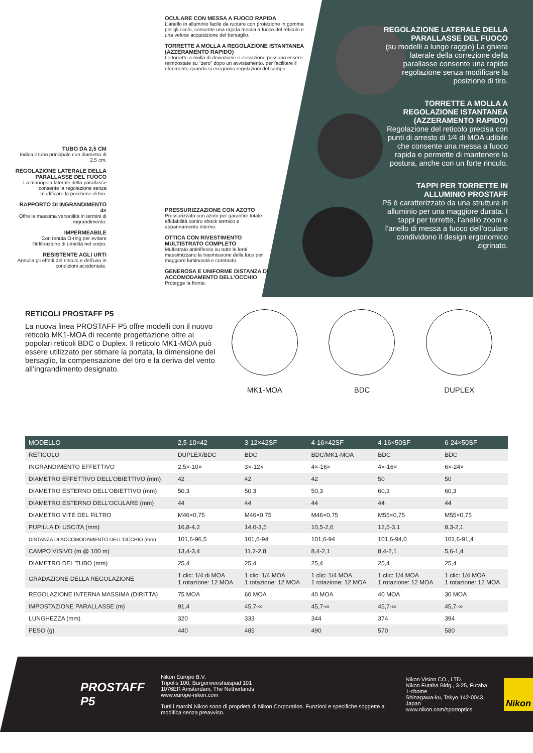OCULARE CON MESSA A FUOCO RAPIDA
L’anello in alluminio facile da ruotare con protezione in gomma per gli occhi, consente una rapida messa a fuoco del reticolo e una veloce acquisizione del bersaglio.
TORRETTE A MOLLA A REGOLAZIONE ISTANTANEA (AZZERAMENTO RAPIDO)
Le torrette a molla di deviazione e elevazione possono essere reimpostate su “zero” dopo un avvistamento, per facilitare il riferimento quando si eseguono regolazioni del campo.
TUBO DA 2,5 CM
Indica il tubo principale con diametro di 2,5 cm.
REGOLAZIONE LATERALE DELLA PARALLASSE DEL FUOCO
La manopola laterale della parallasse consente la regolazione senza modificare la posizione di tiro.
RAPPORTO DI INGRANDIMENTO 4×
Offre la massima versatilità in termini di ingrandimento.
IMPERMEABILE
Con tenuta O-ring per evitare l’infiltrazione di umidità nel corpo.
RESISTENTE AGLI URTI
Annulla gli effetti del rinculo e dell’uso in condizioni accidentate.
PRESSURIZZAZIONE CON AZOTO
Pressurizzato con azoto per garantire totale affidabilità contro shock termico e appannamento interno.
OTTICA CON RIVESTIMENTO MULTISTRATO COMPLETO
Multistrato antiriflesso su tutte le lenti massimizzano la trasmissione della luce per maggiore luminosità e contrasto.
GENEROSA E UNIFORME DISTANZA DI ACCOMODAMENTO DELL’OCCHIO
Protegge la fronte.
REGOLAZIONE LATERALE DELLA PARALLASSE DEL FUOCO
(su modelli a lungo raggio) La ghiera laterale della correzione della parallasse consente una rapida regolazione senza modificare la posizione di tiro.
TORRETTE A MOLLA A REGOLAZIONE ISTANTANEA (AZZERAMENTO RAPIDO)
Regolazione del reticolo precisa con punti di arresto di 1⁄4 di MOA udibile che consente una messa a fuoco rapida e permette di mantenere la postura, anche con un forte rinculo.
TAPPI PER TORRETTE IN ALLUMINIO PROSTAFF
P5 è caratterizzato da una struttura in alluminio per una maggiore durata. I tappi per torrette, l’anello zoom e l’anello di messa a fuoco dell’oculare condividono il design ergonomico zigrinato.
RETICOLI PROSTAFF P5
La nuova linea PROSTAFF P5 offre modelli con il nuovo reticolo MK1-MOA di recente progettazione oltre ai popolari reticoli BDC o Duplex. Il reticolo MK1-MOA può essere utilizzato per stimare la portata, la dimensione del bersaglio, la compensazione del tiro e la deriva del vento all’ingrandimento designato.
MK1-MOA BDC DUPLEX
| MODELLO | 2,5-10×42 | 3-12×42SF | 4-16×42SF | 4-16×50SF | 6-24×50SF |
| --- | --- | --- | --- | --- | --- |
| RETICOLO | DUPLEX/BDC | BDC | BDC/MK1-MOA | BDC | BDC |
| INGRANDIMENTO EFFETTIVO | 2,5×-10× | 3×-12× | 4×-16× | 4×-16× | 6×-24× |
| DIAMETRO EFFETTIVO DELL’OBIETTIVO (mm) | 42 | 42 | 42 | 50 | 50 |
| DIAMETRO ESTERNO DELL’OBIETTIVO (mm) | 50,3 | 50,3 | 50,3 | 60,3 | 60,3 |
| DIAMETRO ESTERNO DELL’OCULARE (mm) | 44 | 44 | 44 | 44 | 44 |
| DIAMETRO VITE DEL FILTRO | M46×0,75 | M46×0,75 | M46×0,75 | M55×0,75 | M55×0,75 |
| PUPILLA DI USCITA (mm) | 16,8-4,2 | 14,0-3,5 | 10,5-2,6 | 12,5-3,1 | 8,3-2,1 |
| DISTANZA DI ACCOMODAMENTO DELL’OCCHIO (mm) | 101,6-96,5 | 101,6-94 | 101,6-94 | 101,6-94,0 | 101,6-91,4 |
| CAMPO VISIVO (m @ 100 m) | 13,4-3,4 | 11,2-2,8 | 8,4-2,1 | 8,4-2,1 | 5,6-1,4 |
| DIAMETRO DEL TUBO (mm) | 25,4 | 25,4 | 25,4 | 25,4 | 25,4 |
| GRADAZIONE DELLA REGOLAZIONE | 1 clic: 1/4 di MOA 1 rotazione: 12 MOA | 1 clic: 1/4 MOA 1 rotazione: 12 MOA | 1 clic: 1/4 MOA 1 rotazione: 12 MOA | 1 clic: 1/4 MOA 1 rotazione: 12 MOA | 1 clic: 1/4 MOA 1 rotazione: 12 MOA |
| REGOLAZIONE INTERNA MASSIMA (DIRITTA) | 75 MOA | 60 MOA | 40 MOA | 40 MOA | 30 MOA |
| IMPOSTAZIONE PARALLASSE (m) | 91,4 | 45,7-∞ | 45,7-∞ | 45,7-∞ | 45,7-∞ |
| LUNGHEZZA (mm) | 320 | 333 | 344 | 374 | 394 |
| PESO (g) | 440 | 485 | 490 | 570 | 580 |
PROSTAFF P5
Nikon Europe B.V.
Tripolis 100, Burgerweeshuispad 101
1076ER Amsterdam, The Netherlands
www.europe-nikon.com
Tutti i marchi Nikon sono di proprietà di Nikon Corporation. Funzioni e specifiche soggette a modifica senza preavviso.
Nikon Vision CO., LTD.
Nikon Futaba Bldg., 3-25, Futaba 1-chome
Shinagawa-ku, Tokyo 142-0043, Japan
www.nikon.com/sportoptics
Nikon